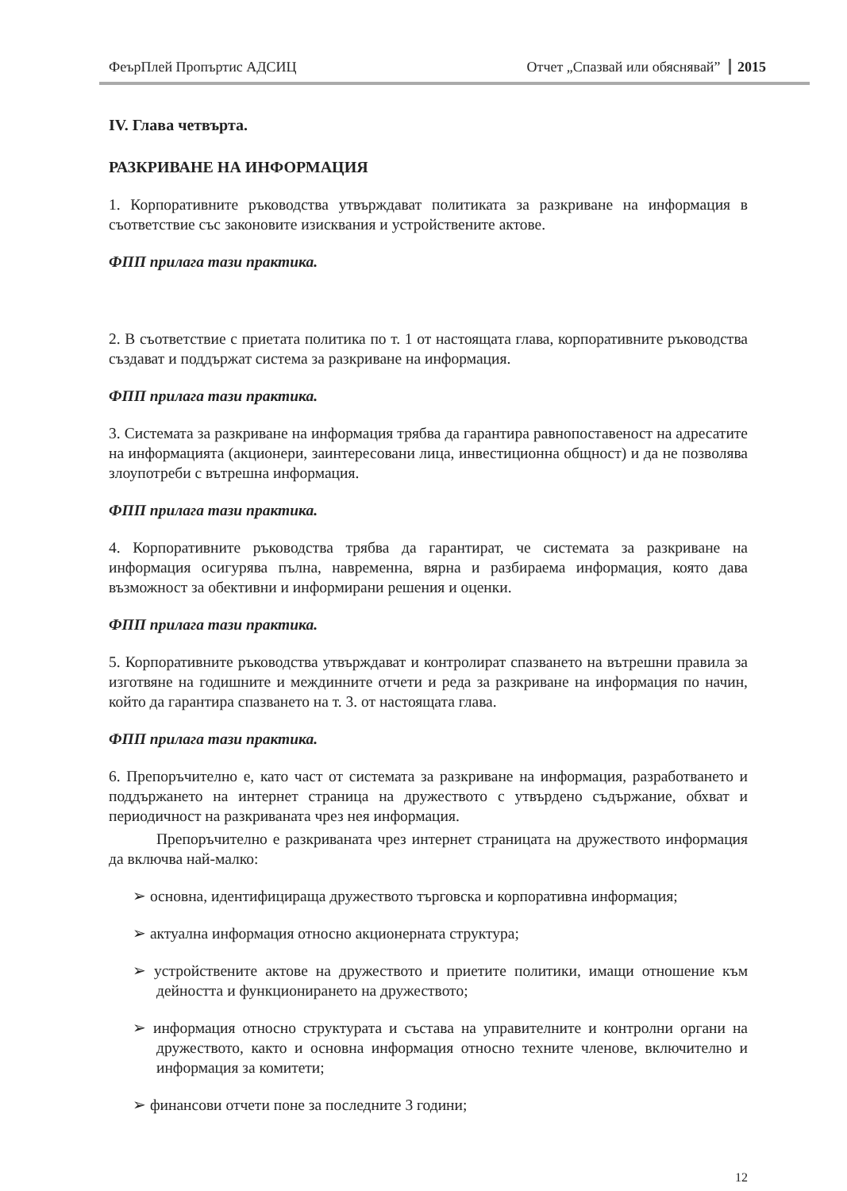ФеърПлей Пропъртис АДСИЦ Отчет „Спазвай или обяснявай” 2015
IV. Глава четвърта.
РАЗКРИВАНЕ НА ИНФОРМАЦИЯ
1. Корпоративните ръководства утвърждават политиката за разкриване на информация в съответствие със законовите изисквания и устройствените актове.
ФПП прилага тази практика.
2. В съответствие с приетата политика по т. 1 от настоящата глава, корпоративните ръководства създават и поддържат система за разкриване на информация.
ФПП прилага тази практика.
3. Системата за разкриване на информация трябва да гарантира равнопоставеност на адресатите на информацията (акционери, заинтересовани лица, инвестиционна общност) и да не позволява злоупотреби с вътрешна информация.
ФПП прилага тази практика.
4. Корпоративните ръководства трябва да гарантират, че системата за разкриване на информация осигурява пълна, навременна, вярна и разбираема информация, която дава възможност за обективни и информирани решения и оценки.
ФПП прилага тази практика.
5. Корпоративните ръководства утвърждават и контролират спазването на вътрешни правила за изготвяне на годишните и междинните отчети и реда за разкриване на информация по начин, който да гарантира спазването на т. 3. от настоящата глава.
ФПП прилага тази практика.
6. Препоръчително е, като част от системата за разкриване на информация, разработването и поддържането на интернет страница на дружеството с утвърдено съдържание, обхват и периодичност на разкриваната чрез нея информация.
Препоръчително е разкриваната чрез интернет страницата на дружеството информация да включва най-малко:
➢ основна, идентифицираща дружеството търговска и корпоративна информация;
➢ актуална информация относно акционерната структура;
➢ устройствените актове на дружеството и приетите политики, имащи отношение към дейността и функционирането на дружеството;
➢ информация относно структурата и състава на управителните и контролни органи на дружеството, както и основна информация относно техните членове, включително и информация за комитети;
➢ финансови отчети поне за последните 3 години;
12